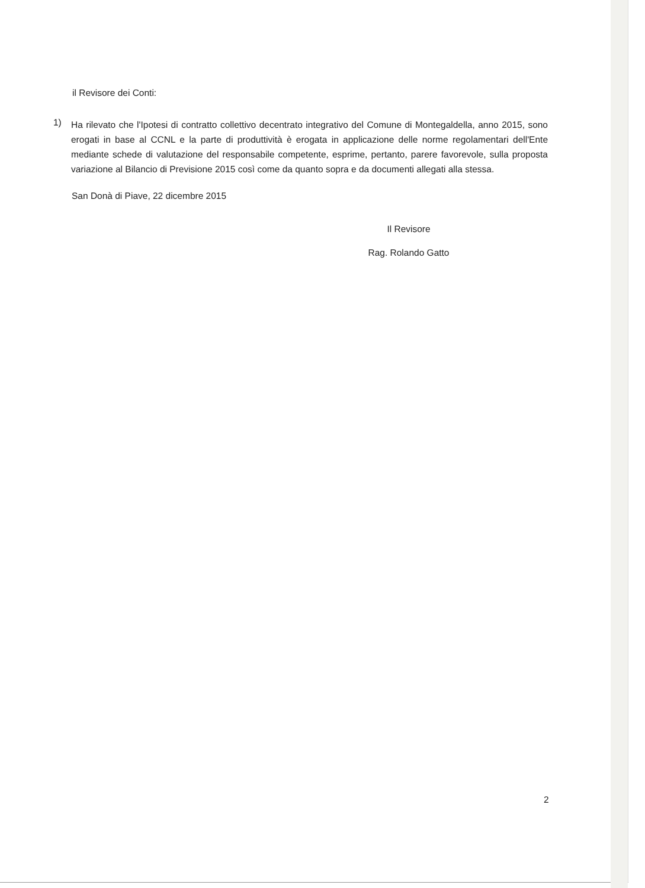il Revisore dei Conti:
1)
Ha rilevato che l'Ipotesi di contratto collettivo decentrato integrativo del Comune di Montegaldella, anno 2015, sono erogati in base al CCNL e la parte di produttività è erogata in applicazione delle norme regolamentari dell'Ente mediante schede di valutazione del responsabile competente, esprime, pertanto, parere favorevole, sulla proposta variazione al Bilancio di Previsione 2015 così come da quanto sopra e da documenti allegati alla stessa.
San Donà di Piave, 22 dicembre 2015
Il Revisore
Rag. Rolando Gatto
2